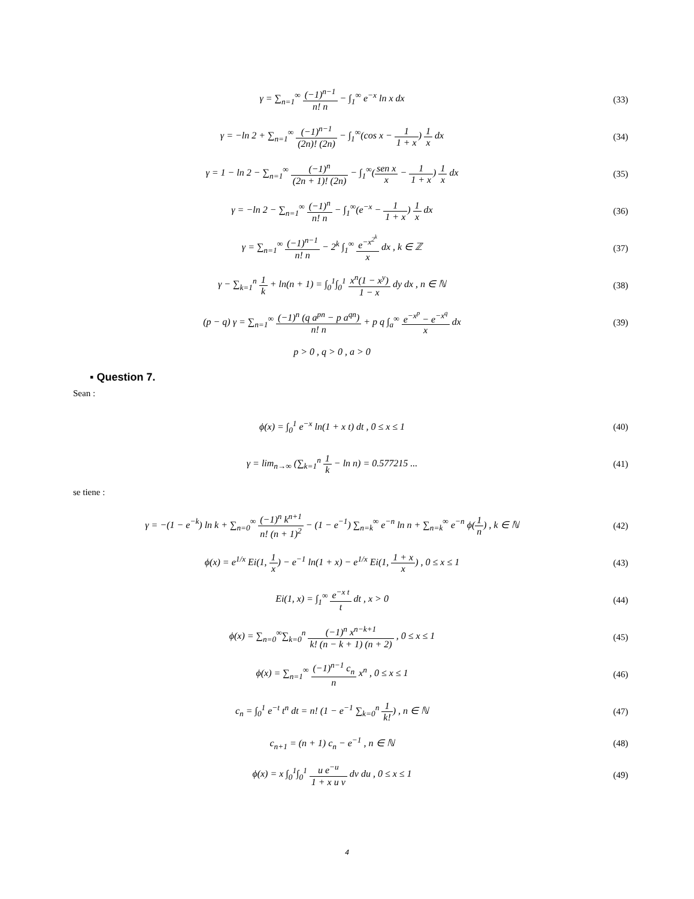γ = ∑<sub>n=1</sub><sup>∞</sup> (−1)<sup>n−1</sup> n! n − ∫<sub>1</sub><sup>∞</sup> e<sup>−x</sup> ln x dx
(33)
γ = −ln 2 + ∑<sub>n=1</sub><sup>∞</sup> (−1)<sup>n−1</sup> (2n)! (2n) − ∫<sub>1</sub><sup>∞</sup>(cos x − 1 1 + x) 1 x dx
(34)
γ = 1 − ln 2 − ∑<sub>n=1</sub><sup>∞</sup> (−1)<sup>n</sup> (2n + 1)! (2n) − ∫<sub>1</sub><sup>∞</sup>(sen x x − 1 1 + x) 1 x dx
(35)
γ = −ln 2 − ∑<sub>n=1</sub><sup>∞</sup> (−1)<sup>n</sup> n! n − ∫<sub>1</sub><sup>∞</sup>(e<sup>−x</sup> − 1 1 + x) 1 x dx
(36)
γ = ∑<sub>n=1</sub><sup>∞</sup> (−1)<sup>n−1</sup> n! n − 2<sup>k</sup> ∫<sub>1</sub><sup>∞</sup> e<sup>−x<sup>2<sup>k</sup></sup></sup> x dx , k ∈ ℤ
(37)
γ − ∑<sub>k=1</sub><sup>n</sup> 1 k + ln(n + 1) = ∫<sub>0</sub><sup>1</sup>∫<sub>0</sub><sup>1</sup> x<sup>n</sup>(1 − x<sup>y</sup>) 1 − x dy dx , n ∈ ℕ
(38)
(p − q) γ = ∑<sub>n=1</sub><sup>∞</sup> (−1)<sup>n</sup> (q a<sup>pn</sup> − p a<sup>qn</sup>) n! n + p q ∫<sub>a</sub><sup>∞</sup> e<sup>−x<sup>p</sup></sup> − e<sup>−x<sup>q</sup></sup> x dx
(39)
p > 0 , q > 0 , a > 0
▪ Question 7.
Sean :
ϕ(x) = ∫<sub>0</sub><sup>1</sup> e<sup>−x</sup> ln(1 + x t) dt , 0 ≤ x ≤ 1
(40)
γ = lim<sub>n→∞</sub> (∑<sub>k=1</sub><sup>n</sup> 1 k − ln n) = 0.577215 ...
(41)
se tiene :
γ = −(1 − e<sup>−k</sup>) ln k + ∑<sub>n=0</sub><sup>∞</sup> (−1)<sup>n</sup> k<sup>n+1</sup> n! (n + 1)<sup>2</sup> − (1 − e<sup>−1</sup>) ∑<sub>n=k</sub><sup>∞</sup> e<sup>−n</sup> ln n + ∑<sub>n=k</sub><sup>∞</sup> e<sup>−n</sup> ϕ(1 n) , k ∈ ℕ
(42)
ϕ(x) = e<sup>1/x</sup> Ei(1, 1 x) − e<sup>−1</sup> ln(1 + x) − e<sup>1/x</sup> Ei(1, 1 + x x) , 0 ≤ x ≤ 1
(43)
Ei(1, x) = ∫<sub>1</sub><sup>∞</sup> e<sup>−x t</sup> t dt , x > 0
(44)
ϕ(x) = ∑<sub>n=0</sub><sup>∞</sup>∑<sub>k=0</sub><sup>n</sup> (−1)<sup>n</sup> x<sup>n−k+1</sup> k! (n − k + 1) (n + 2) , 0 ≤ x ≤ 1
(45)
ϕ(x) = ∑<sub>n=1</sub><sup>∞</sup> (−1)<sup>n−1</sup> c<sub>n</sub> n x<sup>n</sup> , 0 ≤ x ≤ 1
(46)
c<sub>n</sub> = ∫<sub>0</sub><sup>1</sup> e<sup>−t</sup> t<sup>n</sup> dt = n! (1 − e<sup>−1</sup> ∑<sub>k=0</sub><sup>n</sup> 1 k!) , n ∈ ℕ
(47)
c<sub>n+1</sub> = (n + 1) c<sub>n</sub> − e<sup>−1</sup> , n ∈ ℕ
(48)
ϕ(x) = x ∫<sub>0</sub><sup>1</sup>∫<sub>0</sub><sup>1</sup> u e<sup>−u</sup> 1 + x u v dv du , 0 ≤ x ≤ 1
(49)
4